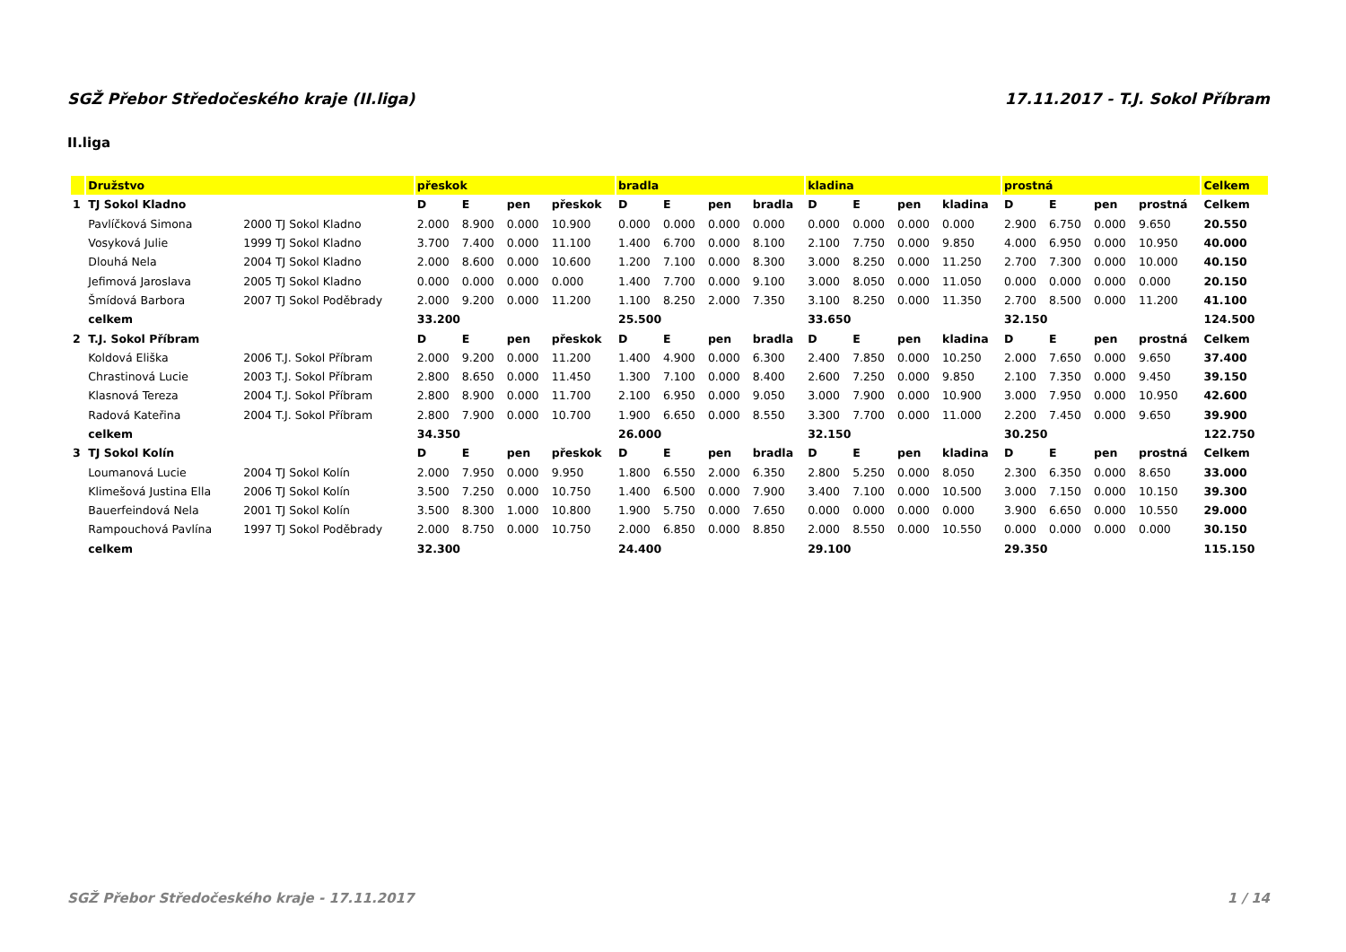SGŽ Přebor Středočeského kraje (II.liga) 17.11.2017 - T.J. Sokol Příbram
II.liga
| | Družstvo | | přeskok | | | | bradla | | | | kladina | | | | prostná | | | | Celkem |
| --- | --- | --- | --- | --- | --- | --- | --- | --- | --- | --- | --- | --- | --- | --- | --- | --- | --- | --- | --- |
| 1 | TJ Sokol Kladno | | D | E | pen | přeskok | D | E | pen | bradla | D | E | pen | kladina | D | E | pen | prostná | Celkem |
| | Pavlíčková Simona | 2000 TJ Sokol Kladno | 2.000 | 8.900 | 0.000 | 10.900 | 0.000 | 0.000 | 0.000 | 0.000 | 0.000 | 0.000 | 0.000 | 0.000 | 2.900 | 6.750 | 0.000 | 9.650 | 20.550 |
| | Vosyková Julie | 1999 TJ Sokol Kladno | 3.700 | 7.400 | 0.000 | 11.100 | 1.400 | 6.700 | 0.000 | 8.100 | 2.100 | 7.750 | 0.000 | 9.850 | 4.000 | 6.950 | 0.000 | 10.950 | 40.000 |
| | Dlouhá Nela | 2004 TJ Sokol Kladno | 2.000 | 8.600 | 0.000 | 10.600 | 1.200 | 7.100 | 0.000 | 8.300 | 3.000 | 8.250 | 0.000 | 11.250 | 2.700 | 7.300 | 0.000 | 10.000 | 40.150 |
| | Jefimová Jaroslava | 2005 TJ Sokol Kladno | 0.000 | 0.000 | 0.000 | 0.000 | 1.400 | 7.700 | 0.000 | 9.100 | 3.000 | 8.050 | 0.000 | 11.050 | 0.000 | 0.000 | 0.000 | 0.000 | 20.150 |
| | Šmídová Barbora | 2007 TJ Sokol Poděbrady | 2.000 | 9.200 | 0.000 | 11.200 | 1.100 | 8.250 | 2.000 | 7.350 | 3.100 | 8.250 | 0.000 | 11.350 | 2.700 | 8.500 | 0.000 | 11.200 | 41.100 |
| | celkem | | 33.200 | | | | 25.500 | | | | 33.650 | | | | 32.150 | | | | 124.500 |
| 2 | T.J. Sokol Příbram | | D | E | pen | přeskok | D | E | pen | bradla | D | E | pen | kladina | D | E | pen | prostná | Celkem |
| | Koldová Eliška | 2006 T.J. Sokol Příbram | 2.000 | 9.200 | 0.000 | 11.200 | 1.400 | 4.900 | 0.000 | 6.300 | 2.400 | 7.850 | 0.000 | 10.250 | 2.000 | 7.650 | 0.000 | 9.650 | 37.400 |
| | Chrastinová Lucie | 2003 T.J. Sokol Příbram | 2.800 | 8.650 | 0.000 | 11.450 | 1.300 | 7.100 | 0.000 | 8.400 | 2.600 | 7.250 | 0.000 | 9.850 | 2.100 | 7.350 | 0.000 | 9.450 | 39.150 |
| | Klasnová Tereza | 2004 T.J. Sokol Příbram | 2.800 | 8.900 | 0.000 | 11.700 | 2.100 | 6.950 | 0.000 | 9.050 | 3.000 | 7.900 | 0.000 | 10.900 | 3.000 | 7.950 | 0.000 | 10.950 | 42.600 |
| | Radová Kateřina | 2004 T.J. Sokol Příbram | 2.800 | 7.900 | 0.000 | 10.700 | 1.900 | 6.650 | 0.000 | 8.550 | 3.300 | 7.700 | 0.000 | 11.000 | 2.200 | 7.450 | 0.000 | 9.650 | 39.900 |
| | celkem | | 34.350 | | | | 26.000 | | | | 32.150 | | | | 30.250 | | | | 122.750 |
| 3 | TJ Sokol Kolín | | D | E | pen | přeskok | D | E | pen | bradla | D | E | pen | kladina | D | E | pen | prostná | Celkem |
| | Loumanová Lucie | 2004 TJ Sokol Kolín | 2.000 | 7.950 | 0.000 | 9.950 | 1.800 | 6.550 | 2.000 | 6.350 | 2.800 | 5.250 | 0.000 | 8.050 | 2.300 | 6.350 | 0.000 | 8.650 | 33.000 |
| | Klimešová Justina Ella | 2006 TJ Sokol Kolín | 3.500 | 7.250 | 0.000 | 10.750 | 1.400 | 6.500 | 0.000 | 7.900 | 3.400 | 7.100 | 0.000 | 10.500 | 3.000 | 7.150 | 0.000 | 10.150 | 39.300 |
| | Bauerfeindová Nela | 2001 TJ Sokol Kolín | 3.500 | 8.300 | 1.000 | 10.800 | 1.900 | 5.750 | 0.000 | 7.650 | 0.000 | 0.000 | 0.000 | 0.000 | 3.900 | 6.650 | 0.000 | 10.550 | 29.000 |
| | Rampouchová Pavlína | 1997 TJ Sokol Poděbrady | 2.000 | 8.750 | 0.000 | 10.750 | 2.000 | 6.850 | 0.000 | 8.850 | 2.000 | 8.550 | 0.000 | 10.550 | 0.000 | 0.000 | 0.000 | 0.000 | 30.150 |
| | celkem | | 32.300 | | | | 24.400 | | | | 29.100 | | | | 29.350 | | | | 115.150 |
SGŽ Přebor Středočeského kraje - 17.11.2017 1 / 14